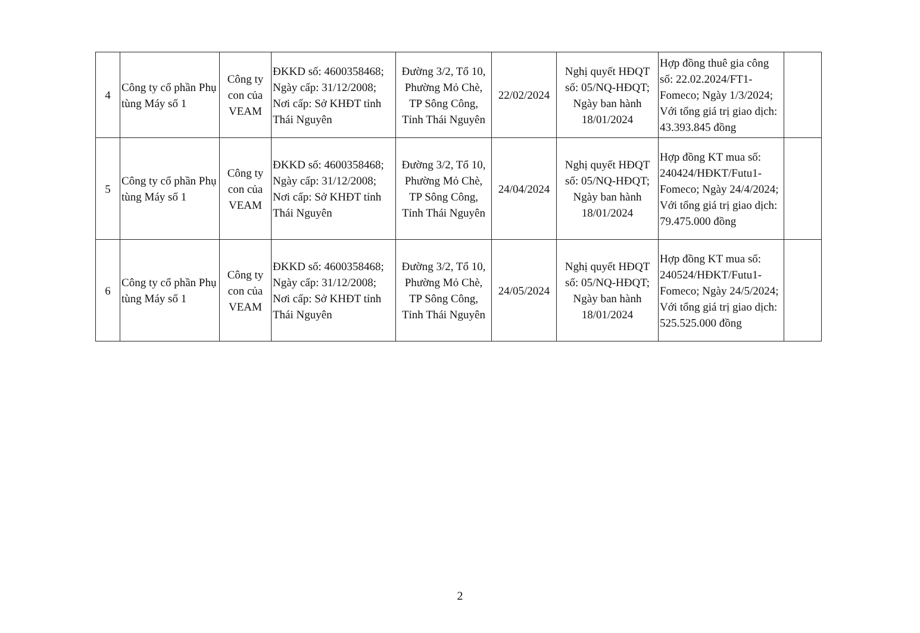| 4 | Công ty cổ phần Phụ tùng Máy số 1 | Công ty con của VEAM | ĐKKD số: 4600358468; Ngày cấp: 31/12/2008; Nơi cấp: Sở KHĐT tỉnh Thái Nguyên | Đường 3/2, Tổ 10, Phường Mỏ Chè, TP Sông Công, Tỉnh Thái Nguyên | 22/02/2024 | Nghị quyết HĐQT số: 05/NQ-HĐQT; Ngày ban hành 18/01/2024 | Hợp đồng thuê gia công số: 22.02.2024/FT1-Fomeco; Ngày 1/3/2024; Với tổng giá trị giao dịch: 43.393.845 đồng | |
| 5 | Công ty cổ phần Phụ tùng Máy số 1 | Công ty con của VEAM | ĐKKD số: 4600358468; Ngày cấp: 31/12/2008; Nơi cấp: Sở KHĐT tỉnh Thái Nguyên | Đường 3/2, Tổ 10, Phường Mỏ Chè, TP Sông Công, Tỉnh Thái Nguyên | 24/04/2024 | Nghị quyết HĐQT số: 05/NQ-HĐQT; Ngày ban hành 18/01/2024 | Hợp đồng KT mua số: 240424/HĐKT/Futu1-Fomeco; Ngày 24/4/2024; Với tổng giá trị giao dịch: 79.475.000 đồng | |
| 6 | Công ty cổ phần Phụ tùng Máy số 1 | Công ty con của VEAM | ĐKKD số: 4600358468; Ngày cấp: 31/12/2008; Nơi cấp: Sở KHĐT tỉnh Thái Nguyên | Đường 3/2, Tổ 10, Phường Mỏ Chè, TP Sông Công, Tỉnh Thái Nguyên | 24/05/2024 | Nghị quyết HĐQT số: 05/NQ-HĐQT; Ngày ban hành 18/01/2024 | Hợp đồng KT mua số: 240524/HĐKT/Futu1-Fomeco; Ngày 24/5/2024; Với tổng giá trị giao dịch: 525.525.000 đồng | |
2